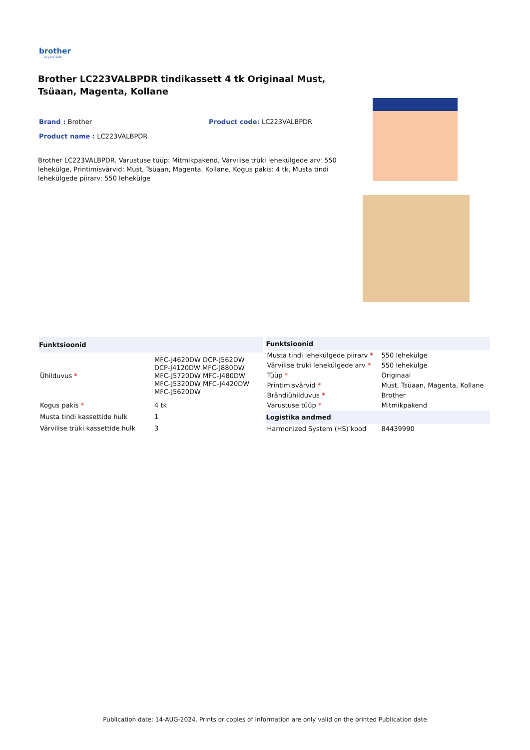brother
at your side
Brother LC223VALBPDR tindikassett 4 tk Originaal Must, Tsüaan, Magenta, Kollane
Brand : Brother Product code: LC223VALBPDR
Product name : LC223VALBPDR
Brother LC223VALBPDR. Varustuse tüüp: Mitmikpakend, Värvilise trüki lehekülgede arv: 550 lehekülge, Printimisvärvid: Must, Tsüaan, Magenta, Kollane, Kogus pakis: 4 tk, Musta tindi lehekülgede piirarv: 550 lehekülge
| Funktsioonid | |
| --- | --- |
| Ühilduvus * | MFC-J4620DW DCP-J562DW DCP-J4120DW MFC-J880DW MFC-J5720DW MFC-J480DW MFC-J5320DW MFC-J4420DW MFC-J5620DW |
| Kogus pakis * | 4 tk |
| Musta tindi kassettide hulk | 1 |
| Värvilise trüki kassettide hulk | 3 |
| Funktsioonid | |
| --- | --- |
| Musta tindi lehekülgede piirarv * | 550 lehekülge |
| Värvilise trüki lehekülgede arv * | 550 lehekülge |
| Tüüp * | Originaal |
| Printimisvärvid * | Must, Tsüaan, Magenta, Kollane |
| Brändiühilduvus * | Brother |
| Varustuse tüüp * | Mitmikpakend |
| Logistika andmed | |
| Harmonized System (HS) kood | 84439990 |
Publication date: 14-AUG-2024. Prints or copies of Information are only valid on the printed Publication date